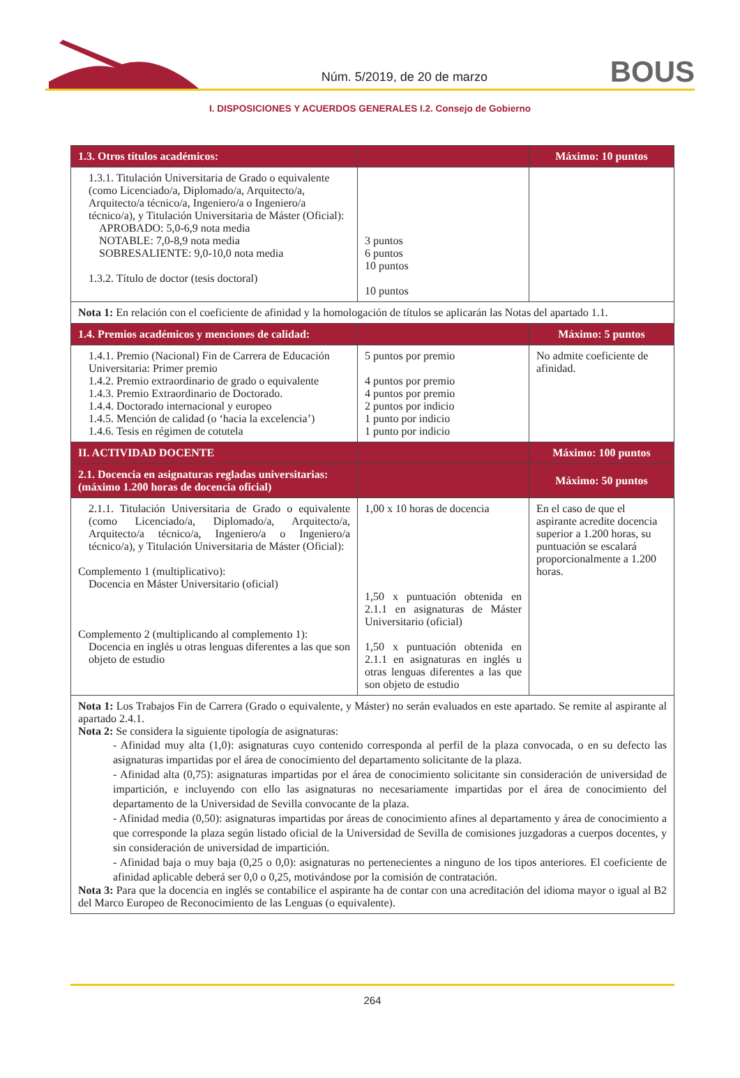Núm. 5/2019, de 20 de marzo
BOUS
I. DISPOSICIONES Y ACUERDOS GENERALES I.2. Consejo de Gobierno
| 1.3. Otros títulos académicos: | | Máximo: 10 puntos |
| --- | --- | --- |
| 1.3.1. Titulación Universitaria de Grado o equivalente (como Licenciado/a, Diplomado/a, Arquitecto/a, Arquitecto/a técnico/a, Ingeniero/a o Ingeniero/a técnico/a), y Titulación Universitaria de Máster (Oficial): APROBADO: 5,0-6,9 nota media NOTABLE: 7,0-8,9 nota media SOBRESALIENTE: 9,0-10,0 nota media 1.3.2. Título de doctor (tesis doctoral) | 3 puntos 6 puntos 10 puntos 10 puntos | |
| Nota 1: En relación con el coeficiente de afinidad y la homologación de títulos se aplicarán las Notas del apartado 1.1. | | |
| 1.4. Premios académicos y menciones de calidad: | | Máximo: 5 puntos |
| 1.4.1. Premio (Nacional) Fin de Carrera de Educación Universitaria: Primer premio 1.4.2. Premio extraordinario de grado o equivalente 1.4.3. Premio Extraordinario de Doctorado. 1.4.4. Doctorado internacional y europeo 1.4.5. Mención de calidad (o ‘hacia la excelencia’) 1.4.6. Tesis en régimen de cotutela | 5 puntos por premio 4 puntos por premio 4 puntos por premio 2 puntos por indicio 1 punto por indicio 1 punto por indicio | No admite coeficiente de afinidad. |
| II. ACTIVIDAD DOCENTE | | Máximo: 100 puntos |
| 2.1. Docencia en asignaturas regladas universitarias: (máximo 1.200 horas de docencia oficial) | | Máximo: 50 puntos |
| 2.1.1. Titulación Universitaria de Grado o equivalente (como Licenciado/a, Diplomado/a, Arquitecto/a, Arquitecto/a técnico/a, Ingeniero/a o Ingeniero/a técnico/a), y Titulación Universitaria de Máster (Oficial): Complemento 1 (multiplicativo): Docencia en Máster Universitario (oficial) Complemento 2 (multiplicando al complemento 1): Docencia en inglés u otras lenguas diferentes a las que son objeto de estudio | 1,00 x 10 horas de docencia 1,50 x puntuación obtenida en 2.1.1 en asignaturas de Máster Universitario (oficial) 1,50 x puntuación obtenida en 2.1.1 en asignaturas en inglés u otras lenguas diferentes a las que son objeto de estudio | En el caso de que el aspirante acredite docencia superior a 1.200 horas, su puntuación se escalará proporcionalmente a 1.200 horas. |
| Nota 1: Los Trabajos Fin de Carrera (Grado o equivalente, y Máster) no serán evaluados en este apartado. Se remite al aspirante al apartado 2.4.1. Nota 2: Se considera la siguiente tipología de asignaturas: - Afinidad muy alta (1,0): asignaturas cuyo contenido corresponda al perfil de la plaza convocada, o en su defecto las asignaturas impartidas por el área de conocimiento del departamento solicitante de la plaza. - Afinidad alta (0,75): asignaturas impartidas por el área de conocimiento solicitante sin consideración de universidad de impartición, e incluyendo con ello las asignaturas no necesariamente impartidas por el área de conocimiento del departamento de la Universidad de Sevilla convocante de la plaza. - Afinidad media (0,50): asignaturas impartidas por áreas de conocimiento afines al departamento y área de conocimiento a que corresponde la plaza según listado oficial de la Universidad de Sevilla de comisiones juzgadoras a cuerpos docentes, y sin consideración de universidad de impartición. - Afinidad baja o muy baja (0,25 o 0,0): asignaturas no pertenecientes a ninguno de los tipos anteriores. El coeficiente de afinidad aplicable deberá ser 0,0 o 0,25, motivándose por la comisión de contratación. Nota 3: Para que la docencia en inglés se contabilice el aspirante ha de contar con una acreditación del idioma mayor o igual al B2 del Marco Europeo de Reconocimiento de las Lenguas (o equivalente). | | |
264